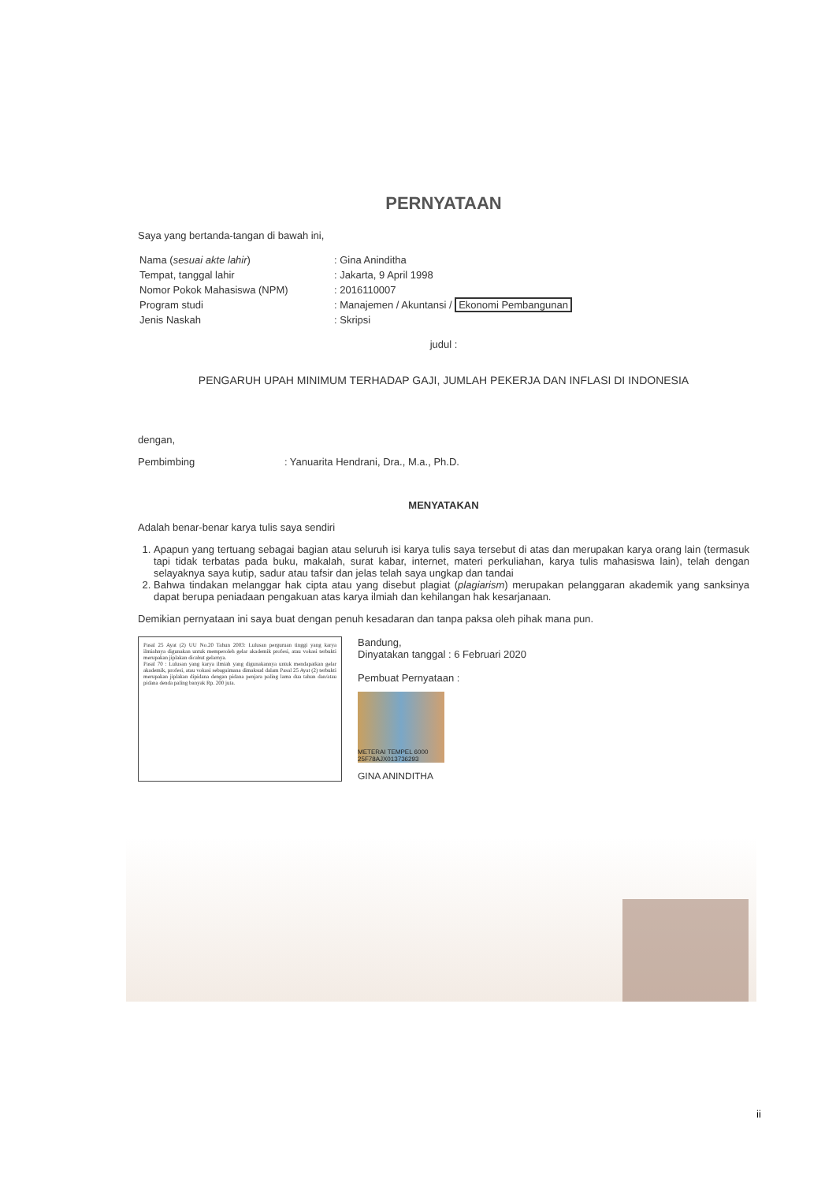PERNYATAAN
Saya yang bertanda-tangan di bawah ini,
| Nama ( sesuai akte lahir ) | : Gina Aninditha |
| Tempat, tanggal lahir | : Jakarta, 9 April 1998 |
| Nomor Pokok Mahasiswa (NPM) | : 2016110007 |
| Program studi | : Manajemen / Akuntansi / Ekonomi Pembangunan |
| Jenis Naskah | : Skripsi |
judul :
PENGARUH UPAH MINIMUM TERHADAP GAJI, JUMLAH PEKERJA DAN INFLASI DI INDONESIA
dengan,
Pembimbing : Yanuarita Hendrani, Dra., M.a., Ph.D.
MENYATAKAN
Adalah benar-benar karya tulis saya sendiri
1. Apapun yang tertuang sebagai bagian atau seluruh isi karya tulis saya tersebut di atas dan merupakan karya orang lain (termasuk tapi tidak terbatas pada buku, makalah, surat kabar, internet, materi perkuliahan, karya tulis mahasiswa lain), telah dengan selayaknya saya kutip, sadur atau tafsir dan jelas telah saya ungkap dan tandai
2. Bahwa tindakan melanggar hak cipta atau yang disebut plagiat (plagiarism) merupakan pelanggaran akademik yang sanksinya dapat berupa peniadaan pengakuan atas karya ilmiah dan kehilangan hak kesarjanaan.
Demikian pernyataan ini saya buat dengan penuh kesadaran dan tanpa paksa oleh pihak mana pun.
Pasal 25 Ayat (2) UU No.20 Tahun 2003: Lulusan perguruan tinggi yang karya ilmiahnya digunakan untuk memperoleh gelar akademik profesi, atau vokasi terbukti merupakan jiplakan dicabut gelarnya.
Pasal 70 : Lulusan yang karya ilmiah yang digunakannya untuk mendapatkan gelar akademik, profesi, atau vokasi sebagaimana dimaksud dalam Pasal 25 Ayat (2) terbukti merupakan jiplakan dipidana dengan pidana penjara paling lama dua tahun dan/atau pidana denda paling banyak Rp. 200 juta.
Bandung,
Dinyatakan tanggal : 6 Februari 2020
Pembuat Pernyataan :
METERAI TEMPEL 6000 25F78AJX013736293
GINA ANINDITHA
ii